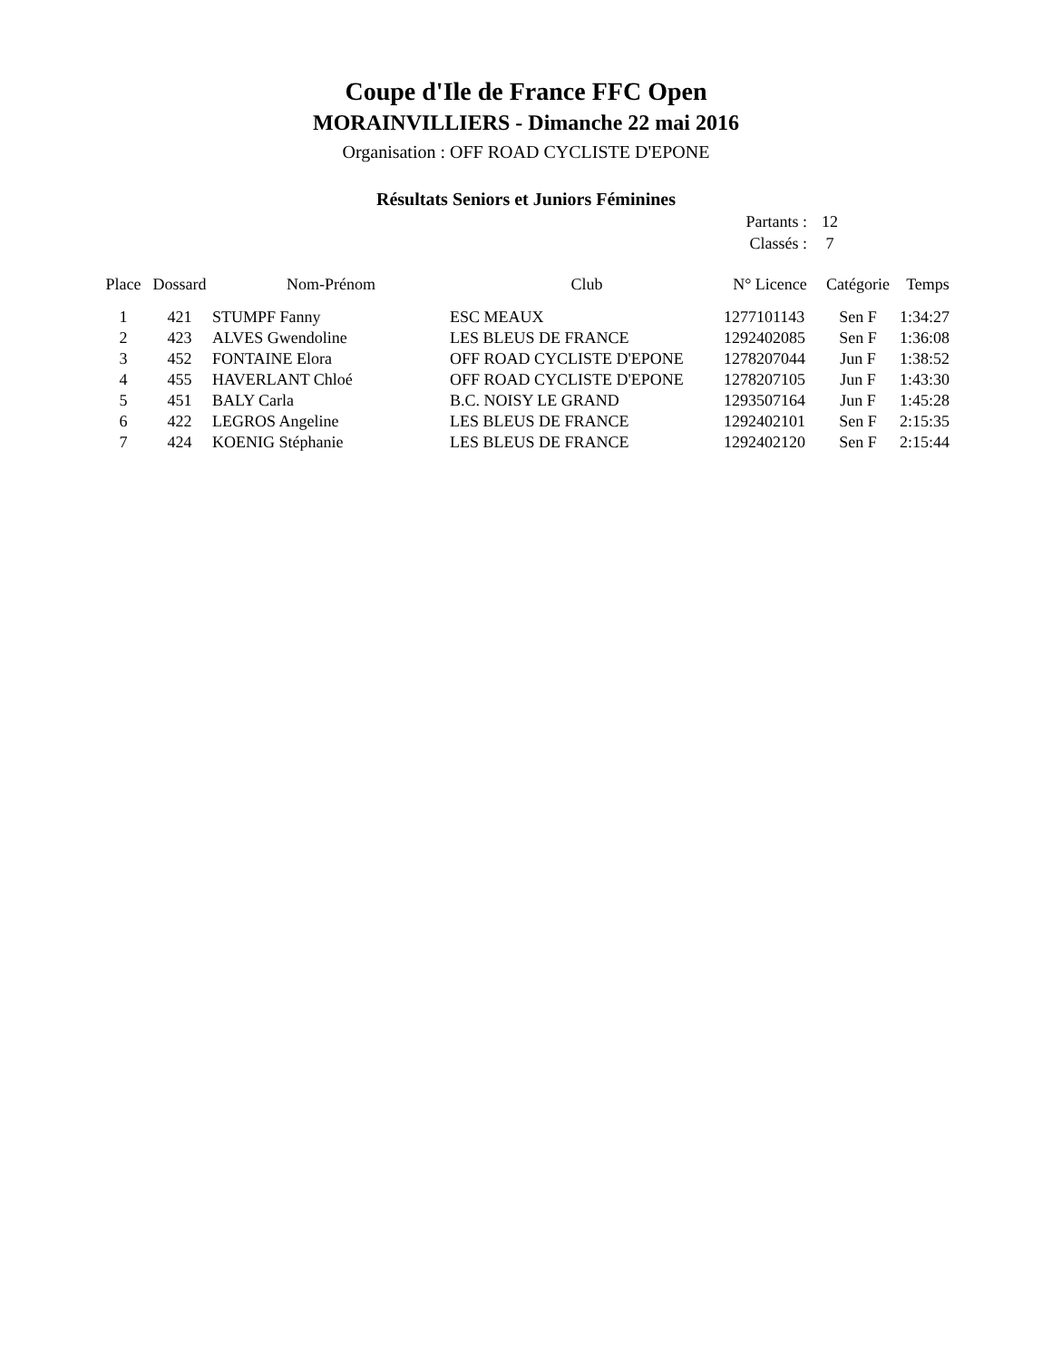Coupe d'Ile de France FFC Open
MORAINVILLIERS - Dimanche 22 mai 2016
Organisation : OFF ROAD CYCLISTE D'EPONE
Résultats Seniors et Juniors Féminines
Partants : 12
Classés : 7
| Place | Dossard | Nom-Prénom | Club | N° Licence | Catégorie | Temps |
| --- | --- | --- | --- | --- | --- | --- |
| 1 | 421 | STUMPF Fanny | ESC MEAUX | 1277101143 | Sen F | 1:34:27 |
| 2 | 423 | ALVES Gwendoline | LES BLEUS DE FRANCE | 1292402085 | Sen F | 1:36:08 |
| 3 | 452 | FONTAINE Elora | OFF ROAD CYCLISTE D'EPONE | 1278207044 | Jun F | 1:38:52 |
| 4 | 455 | HAVERLANT Chloé | OFF ROAD CYCLISTE D'EPONE | 1278207105 | Jun F | 1:43:30 |
| 5 | 451 | BALY Carla | B.C. NOISY LE GRAND | 1293507164 | Jun F | 1:45:28 |
| 6 | 422 | LEGROS Angeline | LES BLEUS DE FRANCE | 1292402101 | Sen F | 2:15:35 |
| 7 | 424 | KOENIG Stéphanie | LES BLEUS DE FRANCE | 1292402120 | Sen F | 2:15:44 |